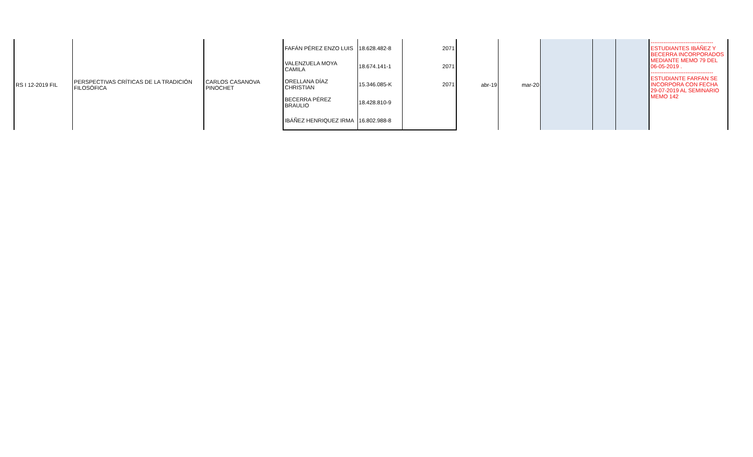| RS I 12-2019 FIL | PERSPECTIVAS CRÍTICAS DE LA TRADICIÓN FILOSÓFICA | CARLOS CASANOVA PINOCHET | FAFÁN PÉREZ ENZO LUIS | 18.628.482-8 | 2071 | abr-19 | mar-20 | | | | ---------------------------------- ESTUDIANTES IBÁÑEZ Y BECERRA INCORPORADOS MEDIANTE MEMO 79 DEL 06-05-2019 . ---------------------------------- ESTUDIANTE FARFAN SE INCORPORA CON FECHA 29-07-2019 AL SEMINARIO MEMO 142 |
| | | | VALENZUELA MOYA CAMILA | 18.674.141-1 | 2071 | | | | | | |
| | | | ORELLANA DÍAZ CHRISTIAN | 15.346.085-K | 2071 | | | | | | |
| | | | BECERRA PÉREZ BRAULIO | 18.428.810-9 | | | | | | | |
| | | | IBÁÑEZ HENRIQUEZ IRMA | 16.802.988-8 | | | | | | | |